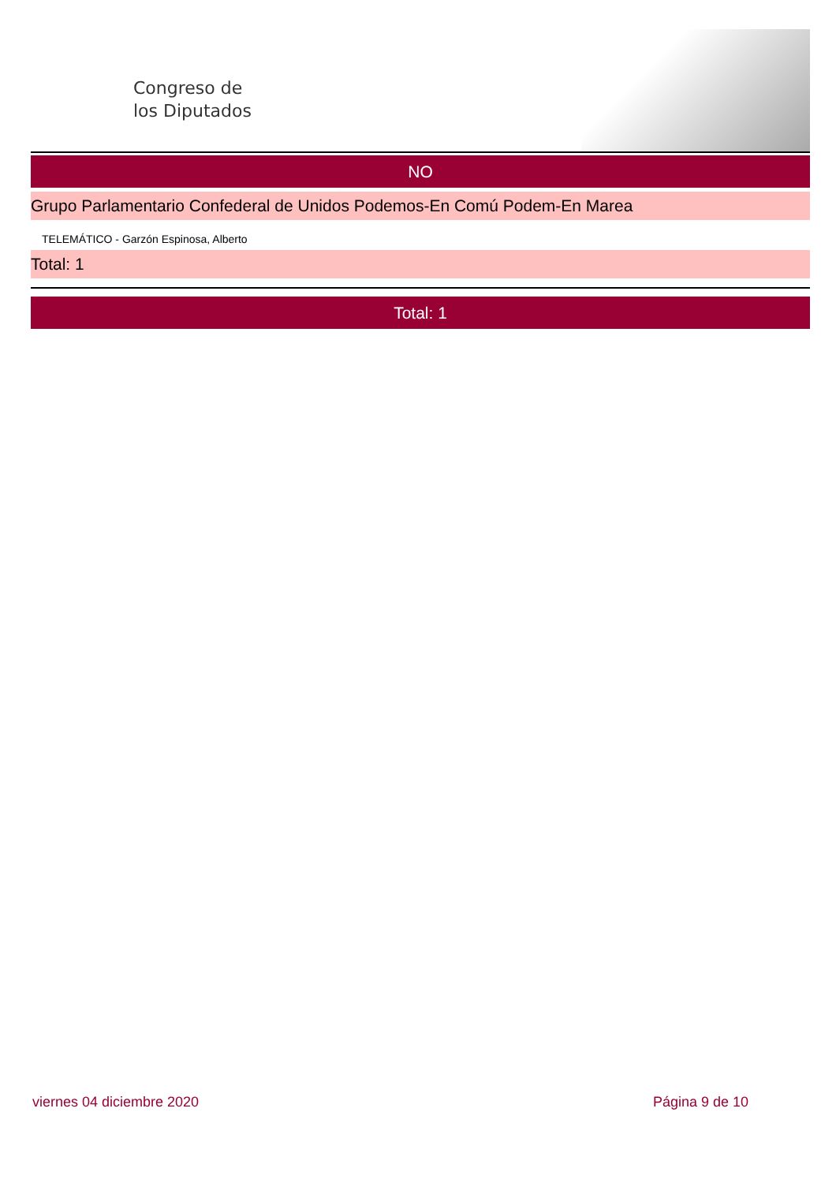Congreso de
los Diputados
NO
Grupo Parlamentario Confederal de Unidos Podemos-En Comú Podem-En Marea
TELEMÁTICO - Garzón Espinosa, Alberto
Total: 1
Total: 1
viernes 04 diciembre 2020 Página 9 de 10